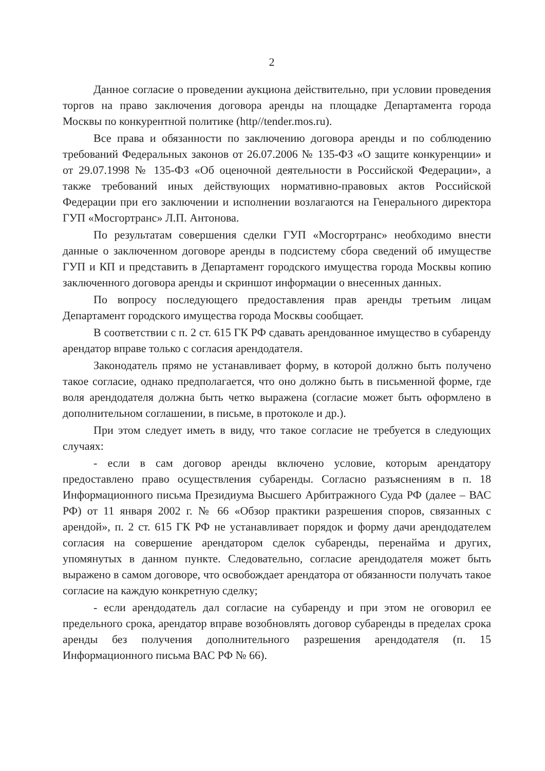2
Данное согласие о проведении аукциона действительно, при условии проведения торгов на право заключения договора аренды на площадке Департамента города Москвы по конкурентной политике (http//tender.mos.ru).
Все права и обязанности по заключению договора аренды и по соблюдению требований Федеральных законов от 26.07.2006 № 135-ФЗ «О защите конкуренции» и от 29.07.1998 № 135-ФЗ «Об оценочной деятельности в Российской Федерации», а также требований иных действующих нормативно-правовых актов Российской Федерации при его заключении и исполнении возлагаются на Генерального директора ГУП «Мосгортранс» Л.П. Антонова.
По результатам совершения сделки ГУП «Мосгортранс» необходимо внести данные о заключенном договоре аренды в подсистему сбора сведений об имуществе ГУП и КП и представить в Департамент городского имущества города Москвы копию заключенного договора аренды и скриншот информации о внесенных данных.
По вопросу последующего предоставления прав аренды третьим лицам Департамент городского имущества города Москвы сообщает.
В соответствии с п. 2 ст. 615 ГК РФ сдавать арендованное имущество в субаренду арендатор вправе только с согласия арендодателя.
Законодатель прямо не устанавливает форму, в которой должно быть получено такое согласие, однако предполагается, что оно должно быть в письменной форме, где воля арендодателя должна быть четко выражена (согласие может быть оформлено в дополнительном соглашении, в письме, в протоколе и др.).
При этом следует иметь в виду, что такое согласие не требуется в следующих случаях:
- если в сам договор аренды включено условие, которым арендатору предоставлено право осуществления субаренды. Согласно разъяснениям в п. 18 Информационного письма Президиума Высшего Арбитражного Суда РФ (далее – ВАС РФ) от 11 января 2002 г. № 66 «Обзор практики разрешения споров, связанных с арендой», п. 2 ст. 615 ГК РФ не устанавливает порядок и форму дачи арендодателем согласия на совершение арендатором сделок субаренды, перенайма и других, упомянутых в данном пункте. Следовательно, согласие арендодателя может быть выражено в самом договоре, что освобождает арендатора от обязанности получать такое согласие на каждую конкретную сделку;
- если арендодатель дал согласие на субаренду и при этом не оговорил ее предельного срока, арендатор вправе возобновлять договор субаренды в пределах срока аренды без получения дополнительного разрешения арендодателя (п. 15 Информационного письма ВАС РФ № 66).